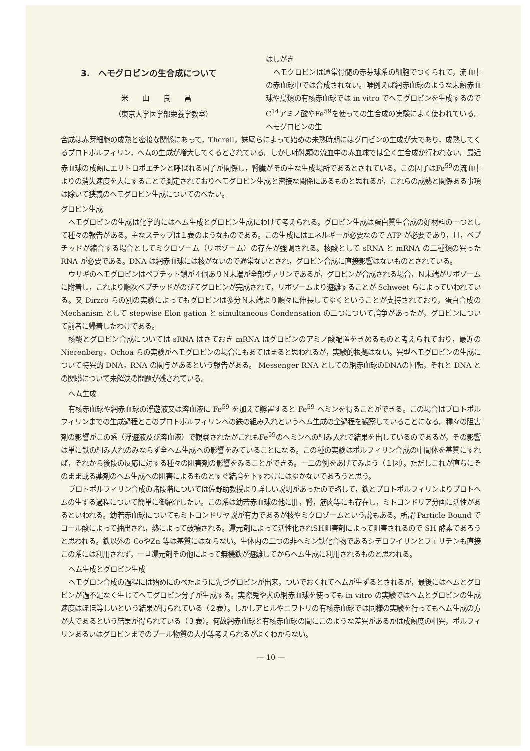3.　ヘモグロビンの生合成について
米山良昌
（東京大学医学部栄養学教室）
はしがき
ヘモクロビンは通常骨髄の赤芽球系の細胞でつくられて，流血中の赤血球中では合成されない。唯例えば網赤血球のような未熟赤血球や鳥類の有核赤血球では in vitro でヘモグロビンを生成するのでC<sup>14</sup>アミノ酸やFe<sup>59</sup>を使っての生合成の実験によく使われている。ヘモグロビンの生
合成は赤芽細胞の成熟と密接な関係にあって，Thcrell，妹尾らによって始めの未熟時期にはグロビンの生成が大であり，成熟してくるプロトポルフィリン，ヘムの生成が増大してくるとされている。しかし哺乳類の流血中の赤血球では全く生合成が行われない。最近赤血球の成熟にエリトロポエチンと呼ばれる因子が関係し，腎臓がその主な生成場所であるとされている。この因子はFe<sup>59</sup>の流血中よりの消失速度を大にすることで測定されておりヘモグロビン生成と密接な関係にあるものと思れるが，これらの成熟と関係ある事項は除いて狭義のヘモグロビン生成についてのべたい。
グロビン生成
ヘモグロビンの生成は化学的にはヘム生成とグロビン生成にわけて考えられる。グロビン生成は蛋白質生合成の好材料の一つとして種々の報告がある。主なステップは１表のようなものである。この生成にはエネルギーが必要なので ATP が必要であり，且，ペプチッドが縮合する場合としてミクロゾーム（リボゾーム）の存在が強調される。核酸として sRNA と mRNA の二種類の異った RNA が必要である。DNA は網赤血球には核がないので通常ないとされ，グロビン合成に直接影響はないものとされている。
ウサギのヘモグロビンはペプチット鎖が４個ありＮ末端が全部ヴァリンであるが，グロビンが合成される場合，Ｎ末端がリボゾームに附着し，これより順次ペプチッドがのびてグロビンが完成されて，リボゾームより遊離することが Schweet らによっていわれている。又 Dirzro らの別の実験によってもグロビンは多分Ｎ末端より順々に伸長してゆくということが支持されており，蛋白合成の Mechanism として stepwise Elon gation と simultaneous Condensation の二つについて論争があったが，グロビンについて前者に帰着したわけである。
核酸とグロビン合成については sRNA はさておき mRNA はグロビンのアミノ酸配置をきめるものと考えられており，最近の Nierenberg，Ochoa らの実験がヘモグロビンの場合にもあてはまると思われるが，実験的根拠はない。異型ヘモグロビンの生成について特異的 DNA，RNA の関与があるという報告がある。 Messenger RNA としての網赤血球のDNAの回転，それと DNA との関聯について未解決の問題が残されている。
ヘム生成
有核赤血球や網赤血球の浮遊液又は溶血液に Fe<sup>59</sup> を加えて孵置すると Fe<sup>59</sup> ヘミンを得ることができる。この場合はプロトポルフィリンまでの生成過程とこのプロトポルフィリンへの鉄の組み入れというヘム生成の全過程を観察していることになる。種々の阻害剤の影響がこの系（浮遊液及び溶血液）で観察されたがこれもFe<sup>59</sup>のヘミンへの組み入れで結果を出しているのであるが，その影響は単に鉄の組み入れのみならず全ヘム生成への影響をみていることになる。この種の実験はポルフィリン合成の中間体を基質にすれば，それから後段の反応に対する種々の阻害剤の影響をみることができる。一二の例をあげてみよう（１図）。ただしこれが直ちにそのまま或る薬剤のヘム生成への阻害によるものとすぐ結論を下すわけにはゆかないであろうと思う。
プロトポルフィリン合成の諸段階については佐野助教授より詳しい説明があったので略して，鉄とプロトポルフィリンよりプロトヘムの生ずる過程について簡単に御紹介したい。この系は幼若赤血球の他に肝，腎，筋肉等にも存在し，ミトコンドリア分画に活性があるといわれる。幼若赤血球についてもミトコンドリヤ説が有力であるが核やミクロゾームという説もある。所謂 Particle Bound でコール酸によって抽出され，熱によって破壊される。還元剤によって活性化されSH阻害剤によって阻害されるので SH 酵素であろうと思われる。鉄以外の CoやZn 等は基質にはならない。生体内の二つの非ヘミン鉄化合物であるシデロフイリンとフェリチンも直接この系には利用されず，一旦還元剤その他によって無機鉄が遊離してからヘム生成に利用されるものと思われる。
ヘム生成とグロビン生成
ヘモグロン合成の過程には始めにのべたように先づグロビンが出来，ついでおくれてヘムが生ずるとされるが，最後にはヘムとグロビンが過不足なく生じてヘモグロビン分子が生成する。実際兎や犬の網赤血球を使っても in vitro の実験ではヘムとグロビンの生成速度はほぼ等しいという結果が得られている（２表）。しかしアヒルやニワトリの有核赤血球では同様の実験を行ってもヘム生成の方が大であるという結果が得られている（３表）。何故網赤血球と有核赤血球の間にこのような差異があるかは成熟度の相異，ポルフィリンあるいはグロビンまでのプール物質の大小等考えられるがよくわからない。
— 10 —